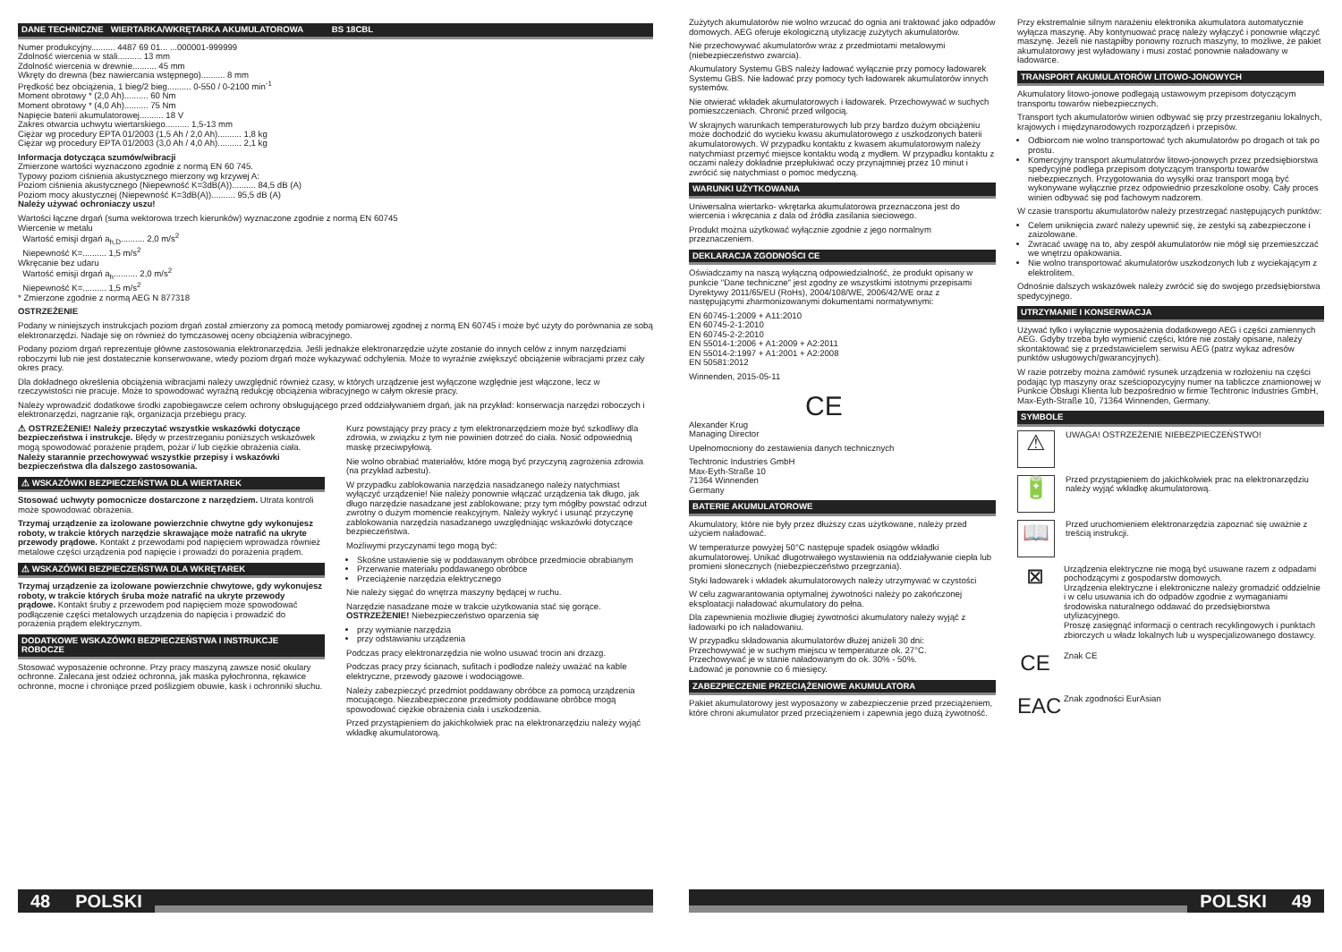DANE TECHNICZNE WIERTARKA/WKRĘTARKA AKUMULATOROWA BS 18CBL
Numer produkcyjny.......... 4487 69 01... ...000001-999999
Zdolność wiercenia w stali.......... 13 mm
Zdolność wiercenia w drewnie.......... 45 mm
Wkręty do drewna (bez nawiercania wstępnego).......... 8 mm
Prędkość bez obciążenia, 1 bieg/2 bieg.......... 0-550 / 0-2100 min<sup>-1</sup>
Moment obrotowy * (2,0 Ah).......... 60 Nm
Moment obrotowy * (4,0 Ah).......... 75 Nm
Napięcie baterii akumulatorowej.......... 18 V
Zakres otwarcia uchwytu wiertarskiego.......... 1,5-13 mm
Ciężar wg procedury EPTA 01/2003 (1,5 Ah / 2,0 Ah).......... 1,8 kg
Ciężar wg procedury EPTA 01/2003 (3,0 Ah / 4,0 Ah).......... 2,1 kg
Informacja dotycząca szumów/wibracji
Zmierzone wartości wyznaczono zgodnie z normą EN 60 745.
Typowy poziom ciśnienia akustycznego mierzony wg krzywej A:
Poziom ciśnienia akustycznego (Niepewność K=3dB(A)).......... 84,5 dB (A)
Poziom mocy akustycznej (Niepewność K=3dB(A)).......... 95,5 dB (A)
Należy używać ochroniaczy uszu!
Wartości łączne drgań (suma wektorowa trzech kierunków) wyznaczone zgodnie z normą EN 60745
Wiercenie w metalu
Wartość emisji drgań a<sub>h,D</sub>.......... 2,0 m/s<sup>2</sup>
Niepewność K=.......... 1,5 m/s<sup>2</sup>
Wkręcanie bez udaru
Wartość emisji drgań a<sub>h</sub>.......... 2,0 m/s<sup>2</sup>
Niepewność K=.......... 1,5 m/s<sup>2</sup>
* Zmierzone zgodnie z normą AEG N 877318
OSTRZEŻENIE
Podany w niniejszych instrukcjach poziom drgań został zmierzony za pomocą metody pomiarowej zgodnej z normą EN 60745 i może być użyty do porównania ze sobą elektronarzędzi. Nadaje się on również do tymczasowej oceny obciążenia wibracyjnego.
Podany poziom drgań reprezentuje główne zastosowania elektronarzędzia. Jeśli jednakże elektronarzędzie użyte zostanie do innych celów z innym narzędziami roboczymi lub nie jest dostatecznie konserwowane, wtedy poziom drgań może wykazywać odchylenia. Może to wyraźnie zwiększyć obciążenie wibracjami przez cały okres pracy.
Dla dokładnego określenia obciążenia wibracjami należy uwzględnić również czasy, w których urządzenie jest wyłączone względnie jest włączone, lecz w rzeczywistości nie pracuje. Może to spowodować wyraźną redukcję obciążenia wibracyjnego w całym okresie pracy.
Należy wprowadzić dodatkowe środki zapobiegawcze celem ochrony obsługującego przed oddziaływaniem drgań, jak na przykład: konserwacja narzędzi roboczych i elektronarzędzi, nagrzanie rąk, organizacja przebiegu pracy.
⚠ OSTRZEŻENIE! Należy przeczytać wszystkie wskazówki dotyczące bezpieczeństwa i instrukcje. Błędy w przestrzeganiu poniższych wskazówek mogą spowodować porażenie prądem, pożar i/ lub ciężkie obrażenia ciała.
Należy starannie przechowywać wszystkie przepisy i wskazówki bezpieczeństwa dla dalszego zastosowania.
⚠ WSKAZÓWKI BEZPIECZEŃSTWA DLA WIERTAREK
Stosować uchwyty pomocnicze dostarczone z narzędziem. Utrata kontroli może spowodować obrażenia.
Trzymaj urządzenie za izolowane powierzchnie chwytne gdy wykonujesz roboty, w trakcie których narzędzie skrawające może natrafić na ukryte przewody prądowe. Kontakt z przewodami pod napięciem wprowadza również metalowe części urządzenia pod napięcie i prowadzi do porażenia prądem.
⚠ WSKAZÓWKI BEZPIECZEŃSTWA DLA WKRĘTAREK
Trzymaj urządzenie za izolowane powierzchnie chwytowe, gdy wykonujesz roboty, w trakcie których śruba może natrafić na ukryte przewody prądowe. Kontakt śruby z przewodem pod napięciem może spowodować podłączenie części metalowych urządzenia do napięcia i prowadzić do porażenia prądem elektrycznym.
DODATKOWE WSKAZÓWKI BEZPIECZEŃSTWA I INSTRUKCJE ROBOCZE
Stosować wyposażenie ochronne. Przy pracy maszyną zawsze nosić okulary ochronne. Zalecana jest odzież ochronna, jak maska pyłochronna, rękawice ochronne, mocne i chroniące przed poślizgiem obuwie, kask i ochronniki słuchu.
Kurz powstający przy pracy z tym elektronarzędziem może być szkodliwy dla zdrowia, w związku z tym nie powinien dotrzeć do ciała. Nosić odpowiednią maskę przeciwpyłową.
Nie wolno obrabiać materiałów, które mogą być przyczyną zagrożenia zdrowia (na przykład azbestu).
W przypadku zablokowania narzędzia nasadzanego należy natychmiast wyłączyć urządzenie! Nie należy ponownie włączać urządzenia tak długo, jak długo narzędzie nasadzane jest zablokowane; przy tym mógłby powstać odrzut zwrotny o dużym momencie reakcyjnym. Należy wykryć i usunąć przyczynę zablokowania narzędzia nasadzanego uwzględniając wskazówki dotyczące bezpieczeństwa.
Możliwymi przyczynami tego mogą być:
Skośne ustawienie się w poddawanym obróbce przedmiocie obrabianym
Przerwanie materiału poddawanego obróbce
Przeciążenie narzędzia elektrycznego
Nie należy sięgać do wnętrza maszyny będącej w ruchu.
Narzędzie nasadzane może w trakcie użytkowania stać się gorące.
OSTRZEŻENIE! Niebezpieczeństwo oparzenia się
przy wymianie narzędzia
przy odstawianiu urządzenia
Podczas pracy elektronarzędzia nie wolno usuwać trocin ani drzazg.
Podczas pracy przy ścianach, sufitach i podłodze należy uważać na kable elektryczne, przewody gazowe i wodociągowe.
Należy zabezpieczyć przedmiot poddawany obróbce za pomocą urządzenia mocującego. Niezabezpieczone przedmioty poddawane obróbce mogą spowodować ciężkie obrażenia ciała i uszkodzenia.
Przed przystąpieniem do jakichkolwiek prac na elektronarzędziu należy wyjąć wkładkę akumulatorową.
48 POLSKI
Zużytych akumulatorów nie wolno wrzucać do ognia ani traktować jako odpadów domowych. AEG oferuje ekologiczną utylizację zużytych akumulatorów.
Nie przechowywać akumulatorów wraz z przedmiotami metalowymi (niebezpieczeństwo zwarcia).
Akumulatory Systemu GBS należy ładować wyłącznie przy pomocy ładowarek Systemu GBS. Nie ładować przy pomocy tych ładowarek akumulatorów innych systemów.
Nie otwierać wkładek akumulatorowych i ładowarek. Przechowywać w suchych pomieszczeniach. Chronić przed wilgocią.
W skrajnych warunkach temperaturowych lub przy bardzo dużym obciążeniu może dochodzić do wycieku kwasu akumulatorowego z uszkodzonych baterii akumulatorowych. W przypadku kontaktu z kwasem akumulatorowym należy natychmiast przemyć miejsce kontaktu wodą z mydłem. W przypadku kontaktu z oczami należy dokładnie przepłukiwać oczy przynajmniej przez 10 minut i zwrócić się natychmiast o pomoc medyczną.
WARUNKI UŻYTKOWANIA
Uniwersalna wiertarko- wkrętarka akumulatorowa przeznaczona jest do wiercenia i wkręcania z dala od źródła zasilania sieciowego.
Produkt można użytkować wyłącznie zgodnie z jego normalnym przeznaczeniem.
DEKLARACJA ZGODNOŚCI CE
Oświadczamy na naszą wyłączną odpowiedzialność, że produkt opisany w punkcie "Dane techniczne" jest zgodny ze wszystkimi istotnymi przepisami Dyrektywy 2011/65/EU (RoHs), 2004/108/WE, 2006/42/WE oraz z następującymi zharmonizowanymi dokumentami normatywnymi:
EN 60745-1:2009 + A11:2010
EN 60745-2-1:2010
EN 60745-2-2:2010
EN 55014-1:2006 + A1:2009 + A2:2011
EN 55014-2:1997 + A1:2001 + A2:2008
EN 50581:2012
Winnenden, 2015-05-11
CE
Alexander Krug
Managing Director
Upełnomocniony do zestawienia danych technicznych
Techtronic Industries GmbH
Max-Eyth-Straße 10
71364 Winnenden
Germany
BATERIE AKUMULATOROWE
Akumulatory, które nie były przez dłuższy czas użytkowane, należy przed użyciem naładować.
W temperaturze powyżej 50°C następuje spadek osiągów wkładki akumulatorowej. Unikać długotrwałego wystawienia na oddziaływanie ciepła lub promieni słonecznych (niebezpieczeństwo przegrzania).
Styki ładowarek i wkładek akumulatorowych należy utrzymywać w czystości
W celu zagwarantowania optymalnej żywotności należy po zakończonej eksploatacji naładować akumulatory do pełna.
Dla zapewnienia możliwie długiej żywotności akumulatory należy wyjąć z ładowarki po ich naładowaniu.
W przypadku składowania akumulatorów dłużej aniżeli 30 dni:
Przechowywać je w suchym miejscu w temperaturze ok. 27°C.
Przechowywać je w stanie naładowanym do ok. 30% - 50%.
Ładować je ponownie co 6 miesięcy.
ZABEZPIECZENIE PRZECIĄŻENIOWE AKUMULATORA
Pakiet akumulatorowy jest wyposażony w zabezpieczenie przed przeciążeniem, które chroni akumulator przed przeciążeniem i zapewnia jego dużą żywotność.
Przy ekstremalnie silnym narażeniu elektronika akumulatora automatycznie wyłącza maszynę. Aby kontynuować pracę należy wyłączyć i ponownie włączyć maszynę. Jeżeli nie nastąpiłby ponowny rozruch maszyny, to możliwe, że pakiet akumulatorowy jest wyładowany i musi zostać ponownie naładowany w ładowarce.
TRANSPORT AKUMULATORÓW LITOWO-JONOWYCH
Akumulatory litowo-jonowe podlegają ustawowym przepisom dotyczącym transportu towarów niebezpiecznych.
Transport tych akumulatorów winien odbywać się przy przestrzeganiu lokalnych, krajowych i międzynarodowych rozporządzeń i przepisów.
Odbiorcom nie wolno transportować tych akumulatorów po drogach ot tak po prostu.
Komercyjny transport akumulatorów litowo-jonowych przez przedsiębiorstwa spedycyjne podlega przepisom dotyczącym transportu towarów niebezpiecznych. Przygotowania do wysyłki oraz transport mogą być wykonywane wyłącznie przez odpowiednio przeszkolone osoby. Cały proces winien odbywać się pod fachowym nadzorem.
W czasie transportu akumulatorów należy przestrzegać następujących punktów:
Celem uniknięcia zwarć należy upewnić się, że zestyki są zabezpieczone i zaizolowane.
Zwracać uwagę na to, aby zespół akumulatorów nie mógł się przemieszczać we wnętrzu opakowania.
Nie wolno transportować akumulatorów uszkodzonych lub z wyciekającym z elektrolitem.
Odnośnie dalszych wskazówek należy zwrócić się do swojego przedsiębiorstwa spedycyjnego.
UTRZYMANIE I KONSERWACJA
Używać tylko i wyłącznie wyposażenia dodatkowego AEG i części zamiennych AEG. Gdyby trzeba było wymienić części, które nie zostały opisane, należy skontaktować się z przedstawicielem serwisu AEG (patrz wykaz adresów punktów usługowych/gwarancyjnych).
W razie potrzeby można zamówić rysunek urządzenia w rozłożeniu na części podając typ maszyny oraz sześciopozycyjny numer na tabliczce znamionowej w Punkcie Obsługi Klienta lub bezpośrednio w firmie Techtronic Industries GmbH, Max-Eyth-Straße 10, 71364 Winnenden, Germany.
SYMBOLE
⚠
UWAGA! OSTRZEŻENIE NIEBEZPIECZEŃSTWO!
🔋
Przed przystąpieniem do jakichkolwiek prac na elektronarzędziu należy wyjąć wkładkę akumulatorową.
📖
Przed uruchomieniem elektronarzędzia zapoznać się uważnie z treścią instrukcji.
⊠
Urządzenia elektryczne nie mogą być usuwane razem z odpadami pochodzącymi z gospodarstw domowych.
Urządzenia elektryczne i elektroniczne należy gromadzić oddzielnie i w celu usuwania ich do odpadów zgodnie z wymaganiami środowiska naturalnego oddawać do przedsiębiorstwa utylizacyjnego.
Proszę zasięgnąć informacji o centrach recyklingowych i punktach zbiorczych u władz lokalnych lub u wyspecjalizowanego dostawcy.
CE
Znak CE
EAC
Znak zgodności EurAsian
POLSKI 49